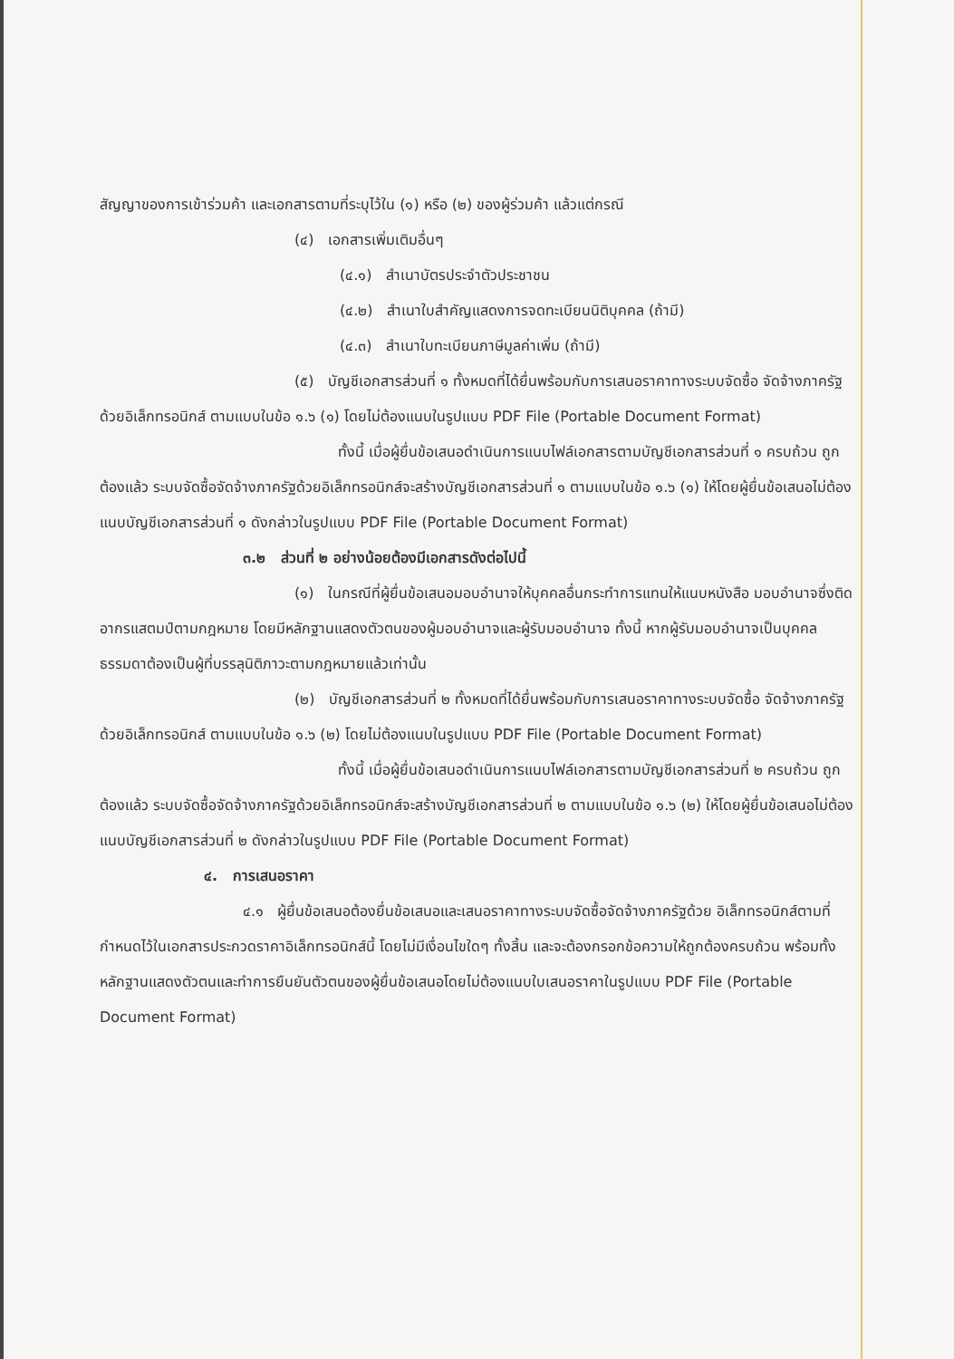สัญญาของการเข้าร่วมค้า และเอกสารตามที่ระบุไว้ใน (๑) หรือ (๒) ของผู้ร่วมค้า แล้วแต่กรณี
(๔) เอกสารเพิ่มเติมอื่นๆ
(๔.๑) สำเนาบัตรประจำตัวประชาชน
(๔.๒) สำเนาใบสำคัญแสดงการจดทะเบียนนิติบุคคล (ถ้ามี)
(๔.๓) สำเนาใบทะเบียนภาษีมูลค่าเพิ่ม (ถ้ามี)
(๕) บัญชีเอกสารส่วนที่ ๑ ทั้งหมดที่ได้ยื่นพร้อมกับการเสนอราคาทางระบบจัดซื้อ จัดจ้างภาครัฐด้วยอิเล็กทรอนิกส์ ตามแบบในข้อ ๑.๖ (๑) โดยไม่ต้องแนบในรูปแบบ PDF File (Portable Document Format)
ทั้งนี้ เมื่อผู้ยื่นข้อเสนอดำเนินการแนบไฟล์เอกสารตามบัญชีเอกสารส่วนที่ ๑ ครบถ้วน ถูกต้องแล้ว ระบบจัดซื้อจัดจ้างภาครัฐด้วยอิเล็กทรอนิกส์จะสร้างบัญชีเอกสารส่วนที่ ๑ ตามแบบในข้อ ๑.๖ (๑) ให้โดยผู้ยื่นข้อเสนอไม่ต้องแนบบัญชีเอกสารส่วนที่ ๑ ดังกล่าวในรูปแบบ PDF File (Portable Document Format)
๓.๒ ส่วนที่ ๒ อย่างน้อยต้องมีเอกสารดังต่อไปนี้
(๑) ในกรณีที่ผู้ยื่นข้อเสนอมอบอำนาจให้บุคคลอื่นกระทำการแทนให้แนบหนังสือ มอบอำนาจซึ่งติดอากรแสตมป์ตามกฎหมาย โดยมีหลักฐานแสดงตัวตนของผู้มอบอำนาจและผู้รับมอบอำนาจ ทั้งนี้ หากผู้รับมอบอำนาจเป็นบุคคลธรรมดาต้องเป็นผู้ที่บรรลุนิติภาวะตามกฎหมายแล้วเท่านั้น
(๒) บัญชีเอกสารส่วนที่ ๒ ทั้งหมดที่ได้ยื่นพร้อมกับการเสนอราคาทางระบบจัดซื้อ จัดจ้างภาครัฐด้วยอิเล็กทรอนิกส์ ตามแบบในข้อ ๑.๖ (๒) โดยไม่ต้องแนบในรูปแบบ PDF File (Portable Document Format)
ทั้งนี้ เมื่อผู้ยื่นข้อเสนอดำเนินการแนบไฟล์เอกสารตามบัญชีเอกสารส่วนที่ ๒ ครบถ้วน ถูกต้องแล้ว ระบบจัดซื้อจัดจ้างภาครัฐด้วยอิเล็กทรอนิกส์จะสร้างบัญชีเอกสารส่วนที่ ๒ ตามแบบในข้อ ๑.๖ (๒) ให้โดยผู้ยื่นข้อเสนอไม่ต้องแนบบัญชีเอกสารส่วนที่ ๒ ดังกล่าวในรูปแบบ PDF File (Portable Document Format)
๔. การเสนอราคา
๔.๑ ผู้ยื่นข้อเสนอต้องยื่นข้อเสนอและเสนอราคาทางระบบจัดซื้อจัดจ้างภาครัฐด้วย อิเล็กทรอนิกส์ตามที่กำหนดไว้ในเอกสารประกวดราคาอิเล็กทรอนิกส์นี้ โดยไม่มีเงื่อนไขใดๆ ทั้งสิ้น และจะต้องกรอกข้อความให้ถูกต้องครบถ้วน พร้อมทั้งหลักฐานแสดงตัวตนและทำการยืนยันตัวตนของผู้ยื่นข้อเสนอโดยไม่ต้องแนบใบเสนอราคาในรูปแบบ PDF File (Portable Document Format)